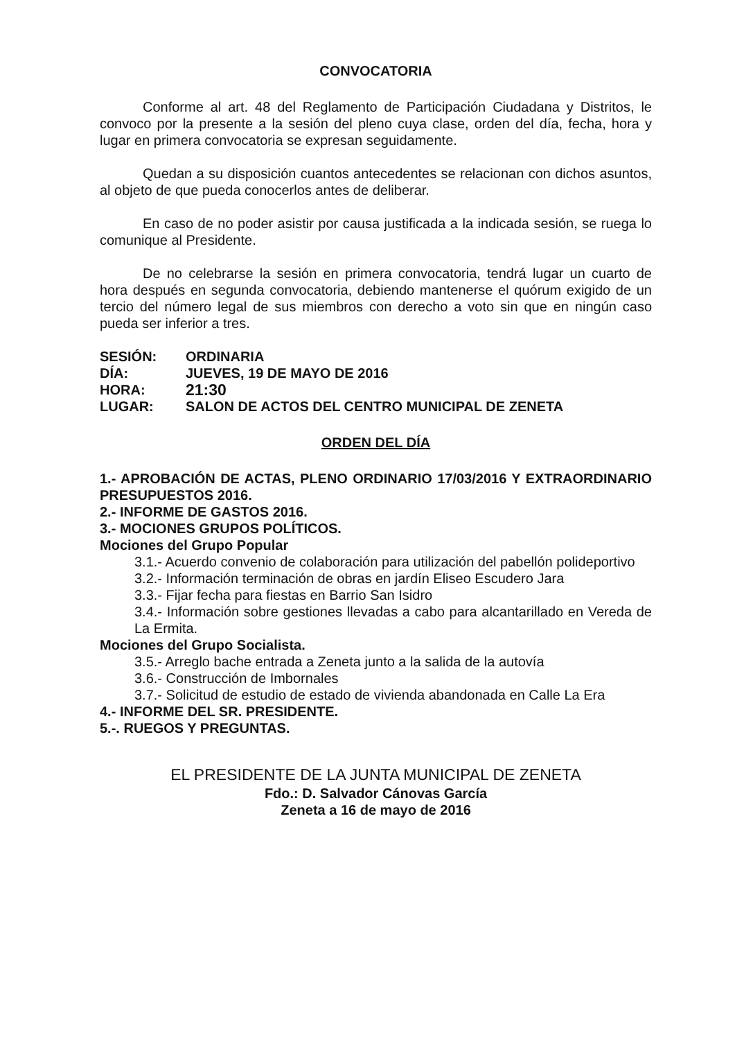CONVOCATORIA
Conforme al art. 48 del Reglamento de Participación Ciudadana y Distritos, le convoco por la presente a la sesión del pleno cuya clase, orden del día, fecha, hora y lugar en primera convocatoria se expresan seguidamente.
Quedan a su disposición cuantos antecedentes se relacionan con dichos asuntos, al objeto de que pueda conocerlos antes de deliberar.
En caso de no poder asistir por causa justificada a la indicada sesión, se ruega lo comunique al Presidente.
De no celebrarse la sesión en primera convocatoria, tendrá lugar un cuarto de hora después en segunda convocatoria, debiendo mantenerse el quórum exigido de un tercio del número legal de sus miembros con derecho a voto sin que en ningún caso pueda ser inferior a tres.
SESIÓN: ORDINARIA
DÍA: JUEVES, 19 DE MAYO DE 2016
HORA: 21:30
LUGAR: SALON DE ACTOS DEL CENTRO MUNICIPAL DE ZENETA
ORDEN DEL DÍA
1.- APROBACIÓN DE ACTAS, PLENO ORDINARIO 17/03/2016 Y EXTRAORDINARIO PRESUPUESTOS 2016.
2.- INFORME DE GASTOS 2016.
3.- MOCIONES GRUPOS POLÍTICOS.
Mociones del Grupo Popular
3.1.- Acuerdo convenio de colaboración para utilización del pabellón polideportivo
3.2.- Información terminación de obras en jardín Eliseo Escudero Jara
3.3.- Fijar fecha para fiestas en Barrio San Isidro
3.4.- Información sobre gestiones llevadas a cabo para alcantarillado en Vereda de La Ermita.
Mociones del Grupo Socialista.
3.5.- Arreglo bache entrada a Zeneta junto a la salida de la autovía
3.6.- Construcción de Imbornales
3.7.- Solicitud de estudio de estado de vivienda abandonada en Calle La Era
4.- INFORME DEL SR. PRESIDENTE.
5.-. RUEGOS Y PREGUNTAS.
EL PRESIDENTE DE LA JUNTA MUNICIPAL DE ZENETA
Fdo.: D. Salvador Cánovas García
Zeneta a 16 de mayo de 2016